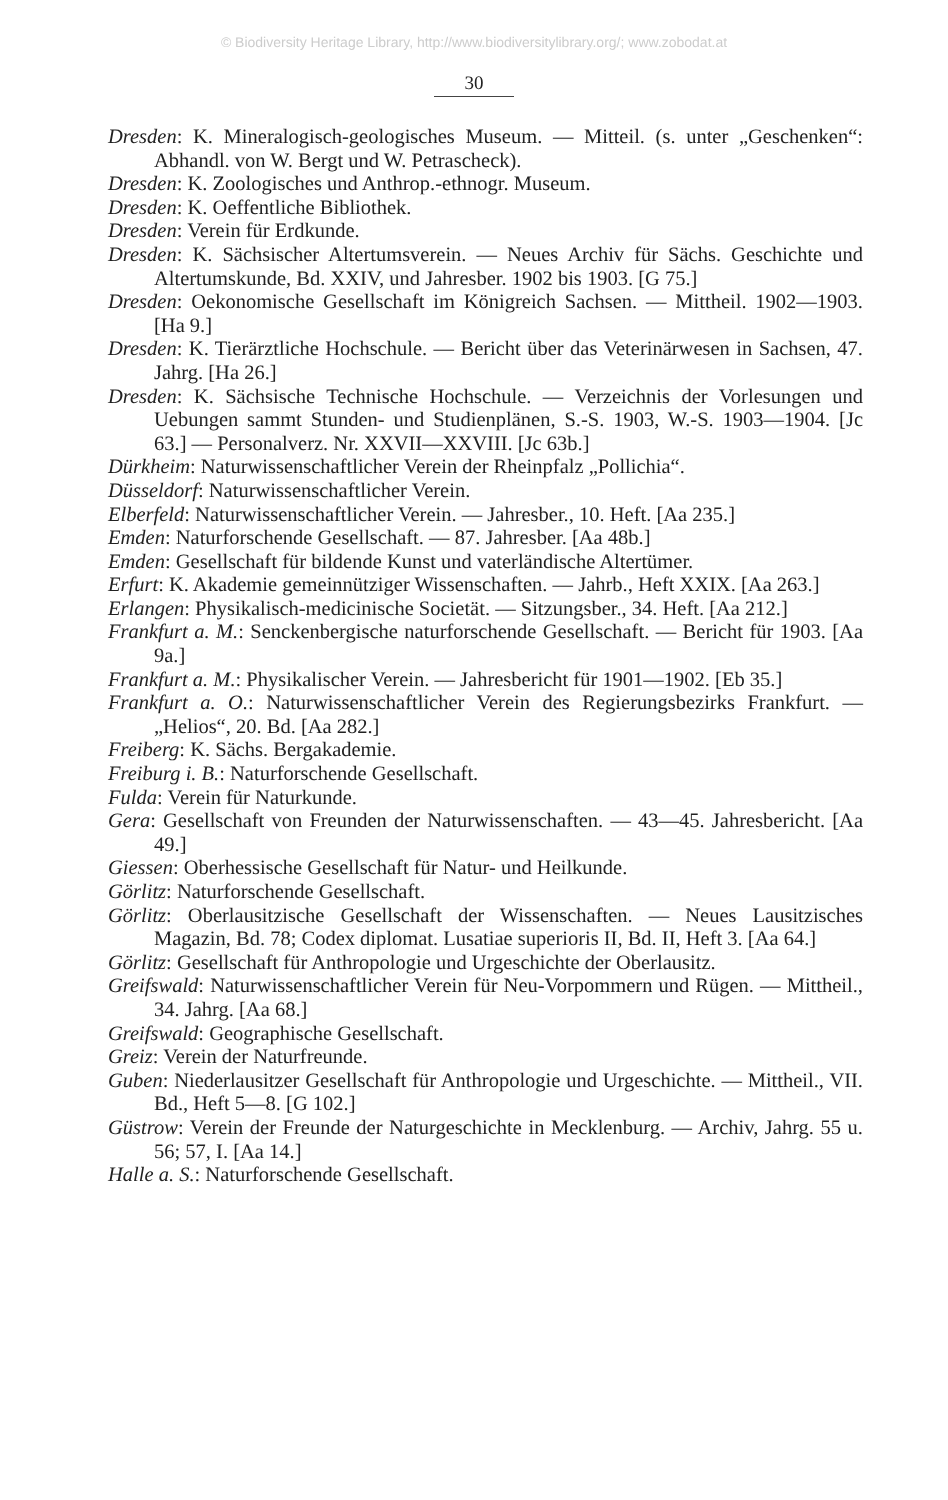© Biodiversity Heritage Library, http://www.biodiversitylibrary.org/; www.zobodat.at
30
Dresden: K. Mineralogisch-geologisches Museum. — Mitteil. (s. unter „Geschenken“: Abhandl. von W. Bergt und W. Petrascheck).
Dresden: K. Zoologisches und Anthrop.-ethnogr. Museum.
Dresden: K. Oeffentliche Bibliothek.
Dresden: Verein für Erdkunde.
Dresden: K. Sächsischer Altertumsverein. — Neues Archiv für Sächs. Geschichte und Altertumskunde, Bd. XXIV, und Jahresber. 1902 bis 1903. [G 75.]
Dresden: Oekonomische Gesellschaft im Königreich Sachsen. — Mittheil. 1902—1903. [Ha 9.]
Dresden: K. Tierärztliche Hochschule. — Bericht über das Veterinärwesen in Sachsen, 47. Jahrg. [Ha 26.]
Dresden: K. Sächsische Technische Hochschule. — Verzeichnis der Vorlesungen und Uebungen sammt Stunden- und Studienplänen, S.-S. 1903, W.-S. 1903—1904. [Jc 63.] — Personalverz. Nr. XXVII—XXVIII. [Jc 63b.]
Dürkheim: Naturwissenschaftlicher Verein der Rheinpfalz „Pollichia“.
Düsseldorf: Naturwissenschaftlicher Verein.
Elberfeld: Naturwissenschaftlicher Verein. — Jahresber., 10. Heft. [Aa 235.]
Emden: Naturforschende Gesellschaft. — 87. Jahresber. [Aa 48b.]
Emden: Gesellschaft für bildende Kunst und vaterländische Altertümer.
Erfurt: K. Akademie gemeinnütziger Wissenschaften. — Jahrb., Heft XXIX. [Aa 263.]
Erlangen: Physikalisch-medicinische Societät. — Sitzungsber., 34. Heft. [Aa 212.]
Frankfurt a. M.: Senckenbergische naturforschende Gesellschaft. — Bericht für 1903. [Aa 9a.]
Frankfurt a. M.: Physikalischer Verein. — Jahresbericht für 1901—1902. [Eb 35.]
Frankfurt a. O.: Naturwissenschaftlicher Verein des Regierungsbezirks Frankfurt. — „Helios“, 20. Bd. [Aa 282.]
Freiberg: K. Sächs. Bergakademie.
Freiburg i. B.: Naturforschende Gesellschaft.
Fulda: Verein für Naturkunde.
Gera: Gesellschaft von Freunden der Naturwissenschaften. — 43—45. Jahresbericht. [Aa 49.]
Giessen: Oberhessische Gesellschaft für Natur- und Heilkunde.
Görlitz: Naturforschende Gesellschaft.
Görlitz: Oberlausitzische Gesellschaft der Wissenschaften. — Neues Lausitzisches Magazin, Bd. 78; Codex diplomat. Lusatiae superioris II, Bd. II, Heft 3. [Aa 64.]
Görlitz: Gesellschaft für Anthropologie und Urgeschichte der Oberlausitz.
Greifswald: Naturwissenschaftlicher Verein für Neu-Vorpommern und Rügen. — Mittheil., 34. Jahrg. [Aa 68.]
Greifswald: Geographische Gesellschaft.
Greiz: Verein der Naturfreunde.
Guben: Niederlausitzer Gesellschaft für Anthropologie und Urgeschichte. — Mittheil., VII. Bd., Heft 5—8. [G 102.]
Güstrow: Verein der Freunde der Naturgeschichte in Mecklenburg. — Archiv, Jahrg. 55 u. 56; 57, I. [Aa 14.]
Halle a. S.: Naturforschende Gesellschaft.